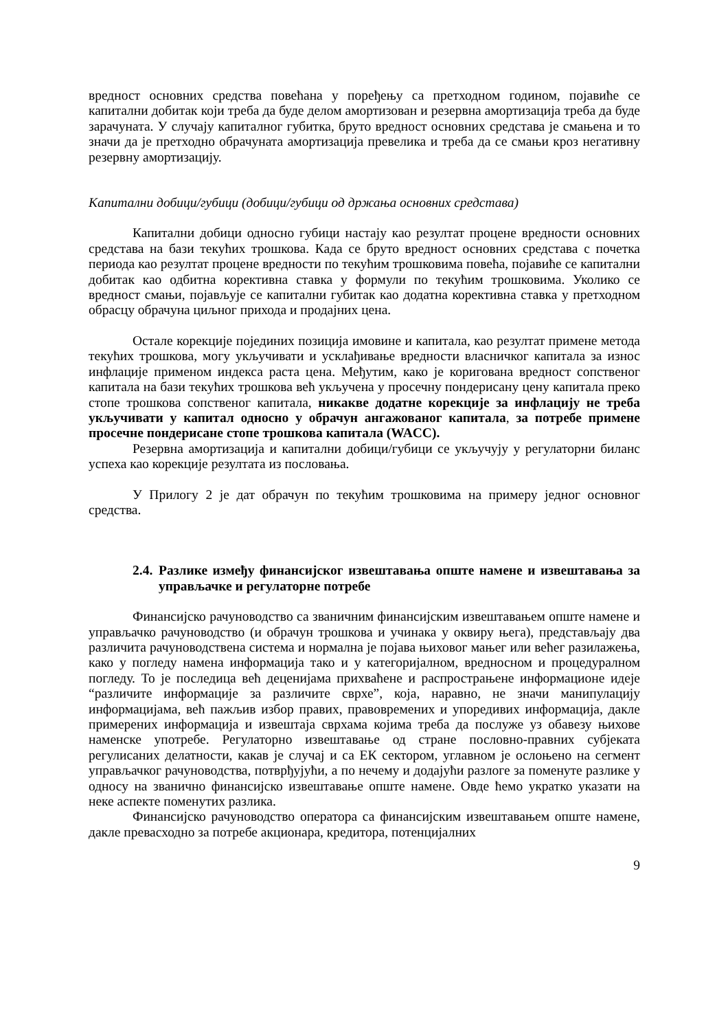вредност основних средства повећана у поређењу са претходном годином, појавиће се капитални добитак који треба да буде делом амортизован и резервна амортизација треба да буде зарачуната. У случају капиталног губитка, бруто вредност основних средстава је смањена и то значи да је претходно обрачуната амортизација превелика и треба да се смањи кроз негативну резервну амортизацију.
Капитални добици/губици (добици/губици од држања основних средстава)
Капитални добици односно губици настају као резултат процене вредности основних средстава на бази текућих трошкова. Када се бруто вредност основних средстава с почетка периода као резултат процене вредности по текућим трошковима повећа, појавиће се капитални добитак као одбитна корективна ставка у формули по текућим трошковима. Уколико се вредност смањи, појављује се капитални губитак као додатна корективна ставка у претходном обрасцу обрачуна циљног прихода и продајних цена.
Остале корекције појединих позиција имовине и капитала, као резултат примене метода текућих трошкова, могу укључивати и усклађивање вредности власничког капитала за износ инфлације применом индекса раста цена. Међутим, како је коригована вредност сопственог капитала на бази текућих трошкова већ укључена у просечну пондерисану цену капитала преко стопе трошкова сопственог капитала, никакве додатне корекције за инфлацију не треба укључивати у капитал односно у обрачун ангажованог капитала, за потребе примене просечне пондерисане стопе трошкова капитала (WACC).
Резервна амортизација и капитални добици/губици се укључују у регулаторни биланс успеха као корекције резултата из пословања.
У Прилогу 2 је дат обрачун по текућим трошковима на примеру једног основног средства.
2.4. Разлике између финансијског извештавања опште намене и извештавања за управљачке и регулаторне потребе
Финансијско рачуноводство са званичним финансијским извештавањем опште намене и управљачко рачуноводство (и обрачун трошкова и учинака у оквиру њега), представљају два различита рачуноводствена система и нормална је појава њиховог мањег или већег разилажења, како у погледу намена информација тако и у категоријалном, вредносном и процедуралном погледу. То је последица већ деценијама прихваћене и распрострањене информационе идеје “различите информације за различите сврхе”, која, наравно, не значи манипулацију информацијама, већ пажљив избор правих, правовремених и упоредивих информација, дакле примерених информација и извештаја сврхама којима треба да послуже уз обавезу њихове наменске употребе. Регулаторно извештавање од стране пословно-правних субјеката регулисаних делатности, какав је случај и са ЕК сектором, углавном је ослоњено на сегмент управљачког рачуноводства, потврђујући, а по нечему и додајући разлоге за поменуте разлике у односу на званично финансијско извештавање опште намене. Овде ћемо укратко указати на неке аспекте поменутих разлика.
Финансијско рачуноводство оператора са финансијским извештавањем опште намене, дакле превасходно за потребе акционара, кредитора, потенцијалних
9